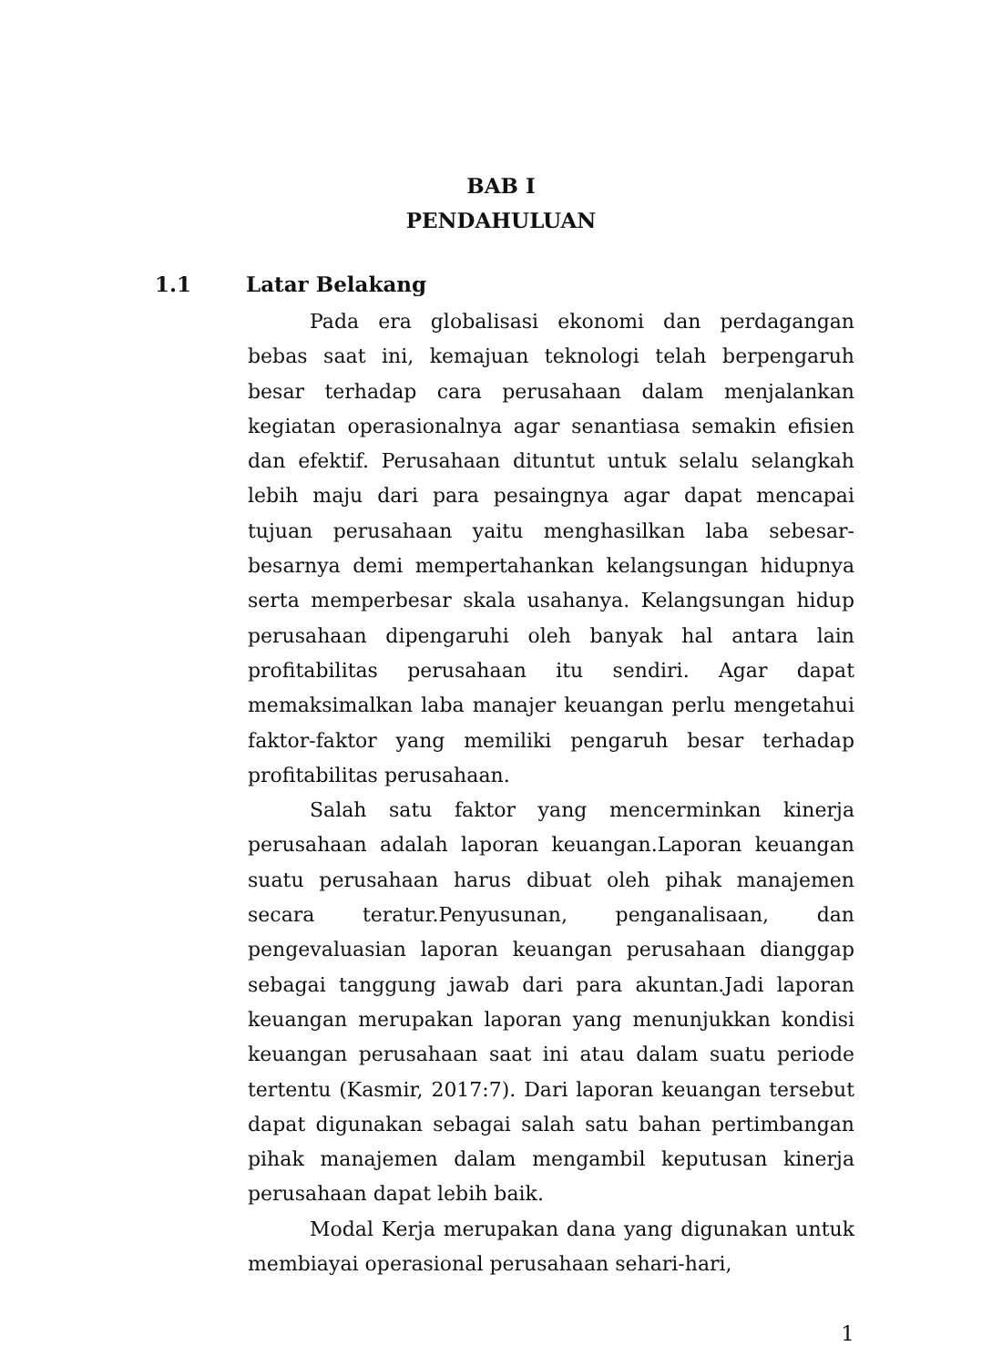BAB I
PENDAHULUAN
1.1 Latar Belakang
Pada era globalisasi ekonomi dan perdagangan bebas saat ini, kemajuan teknologi telah berpengaruh besar terhadap cara perusahaan dalam menjalankan kegiatan operasionalnya agar senantiasa semakin efisien dan efektif. Perusahaan dituntut untuk selalu selangkah lebih maju dari para pesaingnya agar dapat mencapai tujuan perusahaan yaitu menghasilkan laba sebesar-besarnya demi mempertahankan kelangsungan hidupnya serta memperbesar skala usahanya. Kelangsungan hidup perusahaan dipengaruhi oleh banyak hal antara lain profitabilitas perusahaan itu sendiri. Agar dapat memaksimalkan laba manajer keuangan perlu mengetahui faktor-faktor yang memiliki pengaruh besar terhadap profitabilitas perusahaan.
Salah satu faktor yang mencerminkan kinerja perusahaan adalah laporan keuangan.Laporan keuangan suatu perusahaan harus dibuat oleh pihak manajemen secara teratur.Penyusunan, penganalisaan, dan pengevaluasian laporan keuangan perusahaan dianggap sebagai tanggung jawab dari para akuntan.Jadi laporan keuangan merupakan laporan yang menunjukkan kondisi keuangan perusahaan saat ini atau dalam suatu periode tertentu (Kasmir, 2017:7). Dari laporan keuangan tersebut dapat digunakan sebagai salah satu bahan pertimbangan pihak manajemen dalam mengambil keputusan kinerja perusahaan dapat lebih baik.
Modal Kerja merupakan dana yang digunakan untuk membiayai operasional perusahaan sehari-hari,
1